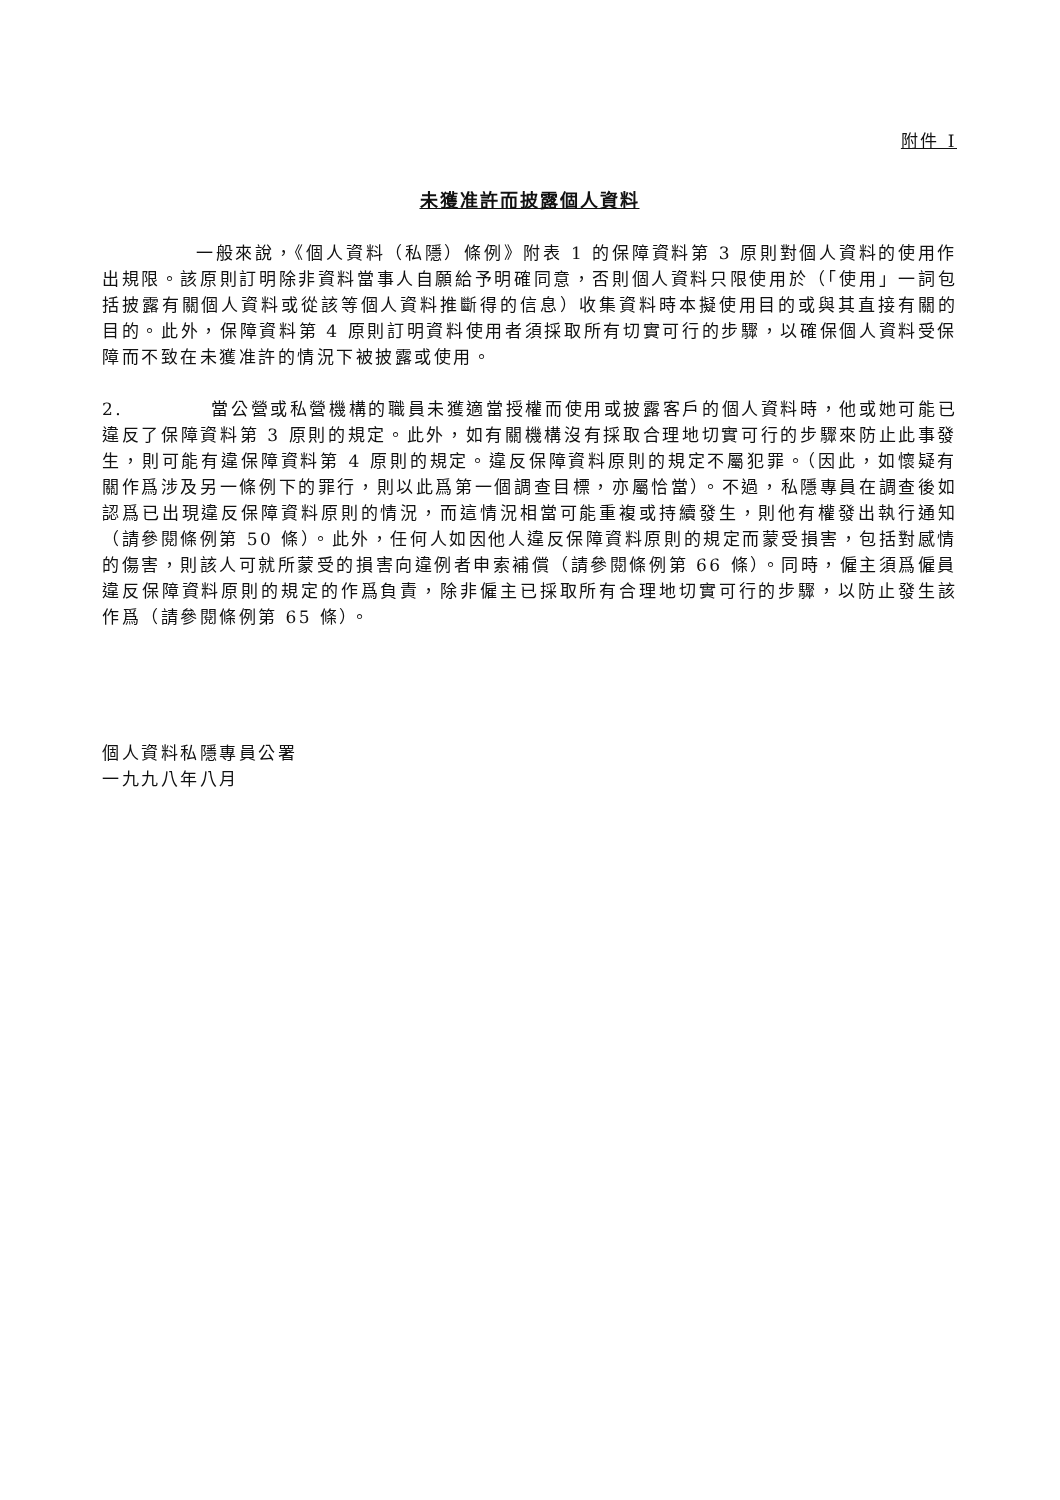附件 I
未獲准許而披露個人資料
一般來說，《個人資料（私隱）條例》附表 1 的保障資料第 3 原則對個人資料的使用作出規限。該原則訂明除非資料當事人自願給予明確同意，否則個人資料只限使用於（「使用」一詞包括披露有關個人資料或從該等個人資料推斷得的信息）收集資料時本擬使用目的或與其直接有關的目的。此外，保障資料第 4 原則訂明資料使用者須採取所有切實可行的步驟，以確保個人資料受保障而不致在未獲准許的情況下被披露或使用。
2. 當公營或私營機構的職員未獲適當授權而使用或披露客戶的個人資料時，他或她可能已違反了保障資料第 3 原則的規定。此外，如有關機構沒有採取合理地切實可行的步驟來防止此事發生，則可能有違保障資料第 4 原則的規定。違反保障資料原則的規定不屬犯罪。（因此，如懷疑有關作爲涉及另一條例下的罪行，則以此爲第一個調查目標，亦屬恰當）。不過，私隱專員在調查後如認爲已出現違反保障資料原則的情況，而這情況相當可能重複或持續發生，則他有權發出執行通知（請參閱條例第 50 條）。此外，任何人如因他人違反保障資料原則的規定而蒙受損害，包括對感情的傷害，則該人可就所蒙受的損害向違例者申索補償（請參閱條例第 66 條）。同時，僱主須爲僱員違反保障資料原則的規定的作爲負責，除非僱主已採取所有合理地切實可行的步驟，以防止發生該作爲（請參閱條例第 65 條）。
個人資料私隱專員公署
一九九八年八月